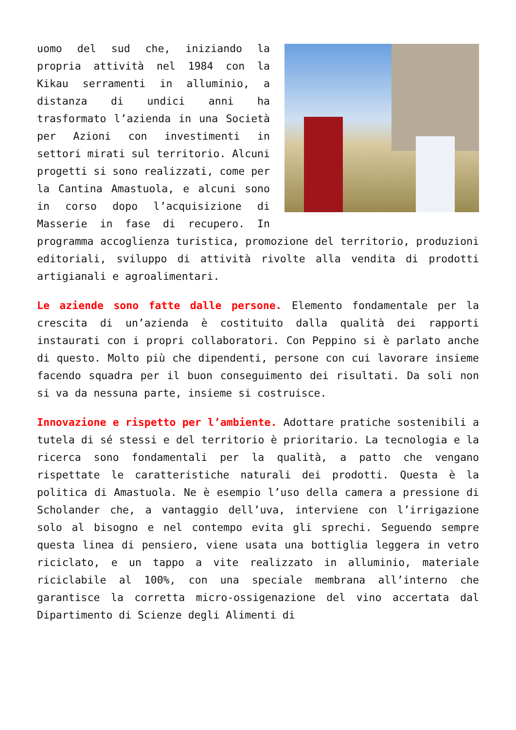uomo del sud che, iniziando la propria attività nel 1984 con la Kikau serramenti in alluminio, a distanza di undici anni ha trasformato l’azienda in una Società per Azioni con investimenti in settori mirati sul territorio. Alcuni progetti si sono realizzati, come per la Cantina Amastuola, e alcuni sono in corso dopo l’acquisizione di Masserie in fase di recupero. In programma accoglienza turistica, promozione del territorio, produzioni editoriali, sviluppo di attività rivolte alla vendita di prodotti artigianali e agroalimentari.
Le aziende sono fatte dalle persone. Elemento fondamentale per la crescita di un’azienda è costituito dalla qualità dei rapporti instaurati con i propri collaboratori. Con Peppino si è parlato anche di questo. Molto più che dipendenti, persone con cui lavorare insieme facendo squadra per il buon conseguimento dei risultati. Da soli non si va da nessuna parte, insieme si costruisce.
Innovazione e rispetto per l’ambiente. Adottare pratiche sostenibili a tutela di sé stessi e del territorio è prioritario. La tecnologia e la ricerca sono fondamentali per la qualità, a patto che vengano rispettate le caratteristiche naturali dei prodotti. Questa è la politica di Amastuola. Ne è esempio l’uso della camera a pressione di Scholander che, a vantaggio dell’uva, interviene con l’irrigazione solo al bisogno e nel contempo evita gli sprechi. Seguendo sempre questa linea di pensiero, viene usata una bottiglia leggera in vetro riciclato, e un tappo a vite realizzato in alluminio, materiale riciclabile al 100%, con una speciale membrana all’interno che garantisce la corretta micro-ossigenazione del vino accertata dal Dipartimento di Scienze degli Alimenti di